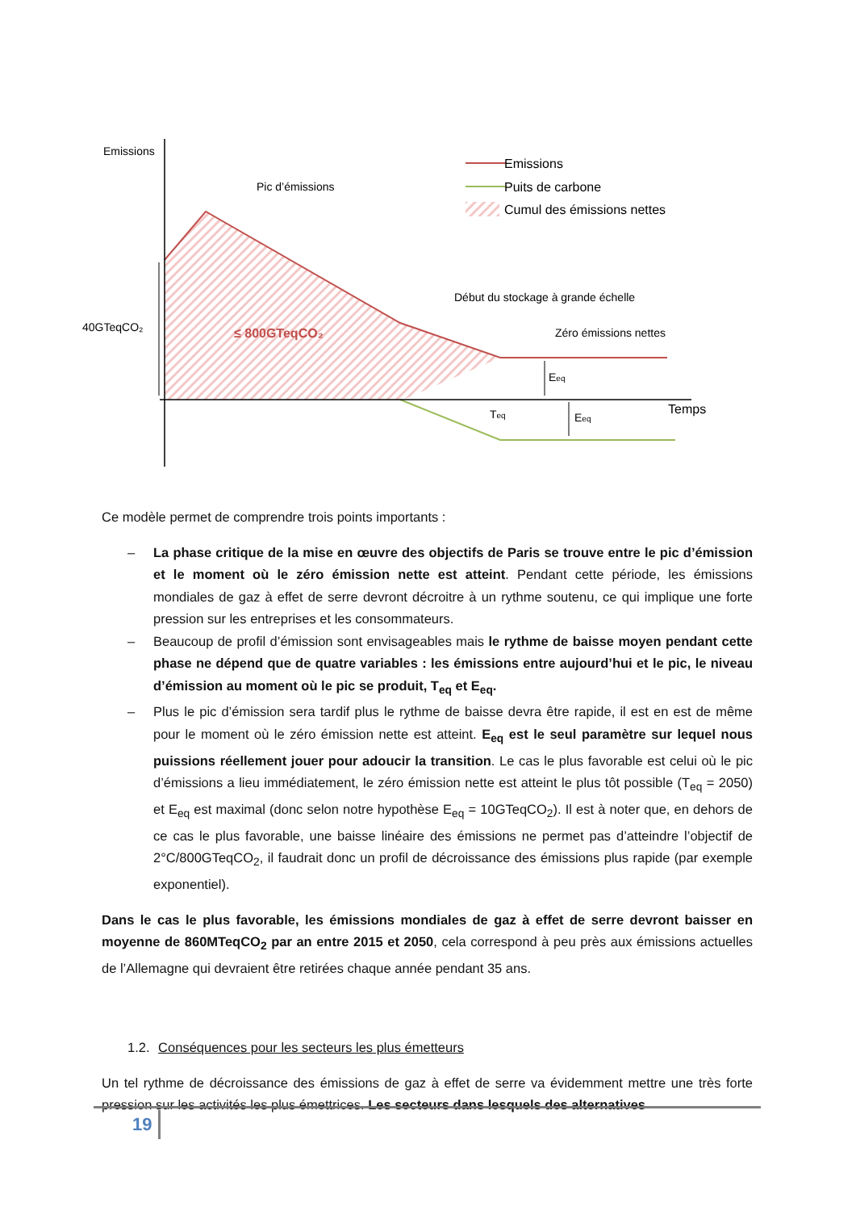Emissions
Pic d’émissions
Début du stockage à grande échelle
Zéro émissions nettes
40GTeqCO₂
≤ 800GTeqCO₂
Emissions
Puits de carbone
Cumul des émissions nettes
Temps
Teq
Eeq
Eeq
Ce modèle permet de comprendre trois points importants :
– La phase critique de la mise en œuvre des objectifs de Paris se trouve entre le pic d’émission et le moment où le zéro émission nette est atteint. Pendant cette période, les émissions mondiales de gaz à effet de serre devront décroitre à un rythme soutenu, ce qui implique une forte pression sur les entreprises et les consommateurs.
– Beaucoup de profil d’émission sont envisageables mais le rythme de baisse moyen pendant cette phase ne dépend que de quatre variables : les émissions entre aujourd’hui et le pic, le niveau d’émission au moment où le pic se produit, T<sub>eq</sub> et E<sub>eq</sub>.
– Plus le pic d’émission sera tardif plus le rythme de baisse devra être rapide, il est en est de même pour le moment où le zéro émission nette est atteint. E<sub>eq</sub> est le seul paramètre sur lequel nous puissions réellement jouer pour adoucir la transition. Le cas le plus favorable est celui où le pic d’émissions a lieu immédiatement, le zéro émission nette est atteint le plus tôt possible (T<sub>eq</sub> = 2050) et E<sub>eq</sub> est maximal (donc selon notre hypothèse E<sub>eq</sub> = 10GTeqCO<sub>2</sub>). Il est à noter que, en dehors de ce cas le plus favorable, une baisse linéaire des émissions ne permet pas d’atteindre l’objectif de 2°C/800GTeqCO<sub>2</sub>, il faudrait donc un profil de décroissance des émissions plus rapide (par exemple exponentiel).
Dans le cas le plus favorable, les émissions mondiales de gaz à effet de serre devront baisser en moyenne de 860MTeqCO<sub>2</sub> par an entre 2015 et 2050, cela correspond à peu près aux émissions actuelles de l’Allemagne qui devraient être retirées chaque année pendant 35 ans.
1.2. Conséquences pour les secteurs les plus émetteurs
Un tel rythme de décroissance des émissions de gaz à effet de serre va évidemment mettre une très forte pression sur les activités les plus émettrices. Les secteurs dans lesquels des alternatives
19